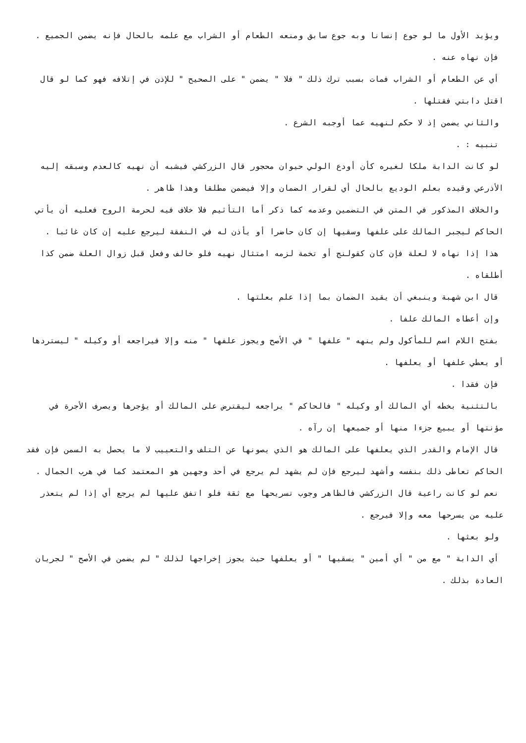ويؤيد الأول ما لو جوع إنسانا وبه جوع سابق ومنعه الطعام أو الشراب مع علمه بالحال فإنه يضمن الجميع .
فإن نهاه عنه .
أي عن الطعام أو الشراب فمات بسبب ترك ذلك " فلا " يضمن " على الصحيح " للإذن في إتلافه فهو كما لو قال اقتل دابتي فقتلها .
والثاني يضمن إذ لا حكم لنهيه عما أوجبه الشرع .
تنبيه : .
لو كانت الدابة ملكا لغيره كأن أودع الولي حيوان محجور قال الزركشي فيشبه أن نهيه كالعدم وسبقه إليه الأذرعي وقيده بعلم الوديع بالحال أي لقرار الضمان وإلا فيضمن مطلقا وهذا ظاهر .
والخلاف المذكور في المتن في التضمين وعدمه كما ذكر أما التأثيم فلا خلاف فيه لحرمة الروح فعليه أن يأتي الحاكم ليجبر المالك على علفها وسقيها إن كان حاضرا أو يأذن له في النفقة ليرجع عليه إن كان غائبا .
هذا إذا نهاه لا لعلة فإن كان كقولنج أو تخمة لزمه امتثال نهيه فلو خالف وفعل قبل زوال العلة ضمن كذا أطلقاه .
قال ابن شهبة وينبغي أن يقيد الضمان بما إذا علم بعلتها .
وإن أعطاه المالك علفا .
بفتح اللام اسم للمأكول ولم ينهه " علفها " في الأصح ويجوز علفها " منه وإلا فيراجعه أو وكيله " ليستردها أو يعطي علفها أو يعلفها .
فإن فقدا .
بالتثنية بخطه أي المالك أو وكيله " فالحاكم " يراجعه ليقترض على المالك أو يؤجرها ويصرف الأجرة في مؤنتها أو يبيع جزءا منها أو جميعها إن رآه .
قال الإمام والقدر الذي يعلفها على المالك هو الذي يصونها عن التلف والتعييب لا ما يحصل به السمن فإن فقد الحاكم تعاطى ذلك بنفسه وأشهد ليرجع فإن لم يشهد لم يرجع في أحد وجهين هو المعتمد كما في هرب الجمال .
نعم لو كانت راعية قال الزركشي فالظاهر وجوب تسريحها مع ثقة فلو اتفق عليها لم يرجع أي إذا لم يتعذر عليه من يسرحها معه وإلا فيرجع .
ولو بعثها .
أي الدابة " مع من " أي أمين " يسقيها " أو يعلفها حيث يجوز إخراجها لذلك " لم يضمن في الأصح " لجريان العادة بذلك .